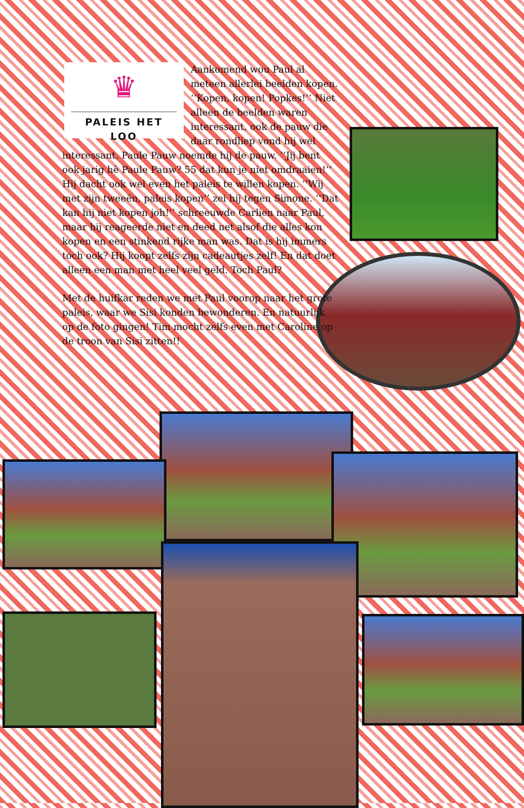♛
PALEIS HET LOO
Aankomend wou Paul al meteen allerlei beelden kopen. ‘’Kopen, kopen! Popkes!’’ Niet alleen de beelden waren interessant, ook de pauw die daar rondliep vond hij wel interessant. Paule Pauw noemde hij de pauw. ‘’Jij bent ook jarig hè Paule Pauw? 55 dat kun je niet omdraaien!’’ Hij dacht ook wel even het paleis te willen kopen. ‘’Wij met zijn tweeën, paleis kopen’’ zei hij tegen Simone. ‘’Dat kan hij niet kopen joh!’’ schreeuwde Carlien naar Paul, maar hij reageerde niet en deed net alsof die alles kon kopen en een stinkend rijke man was. Dat is hij immers toch ook? Hij koopt zelfs zijn cadeautjes zelf! En dat doet alleen een man met heel veel geld. Toch Paul?
Met de huifkar reden we met Paul voorop naar het grote paleis, waar we Sisi konden bewonderen. En natuurlijk op de foto gingen! Tim mocht zelfs even met Caroline op de troon van Sisi zitten!!